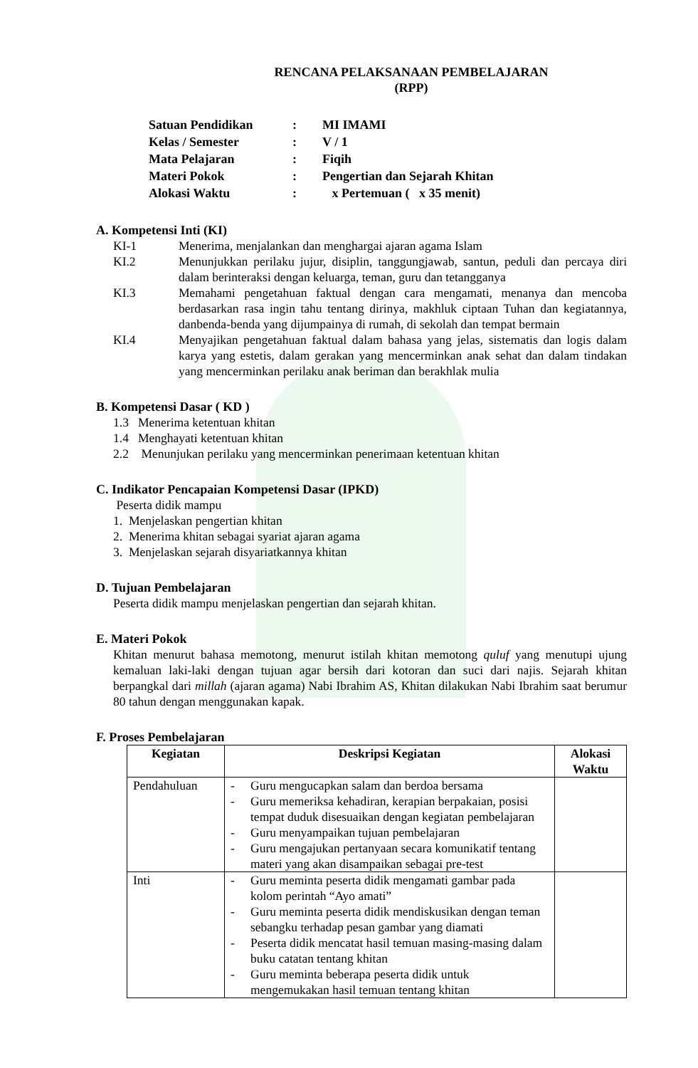RENCANA PELAKSANAAN PEMBELAJARAN
(RPP)
| Satuan Pendidikan | : | MI IMAMI |
| Kelas / Semester | : | V / 1 |
| Mata Pelajaran | : | Fiqih |
| Materi Pokok | : | Pengertian dan Sejarah Khitan |
| Alokasi Waktu | : | x Pertemuan ( x 35 menit) |
A. Kompetensi Inti (KI)
KI-1 Menerima, menjalankan dan menghargai ajaran agama Islam
KI.2 Menunjukkan perilaku jujur, disiplin, tanggungjawab, santun, peduli dan percaya diri dalam berinteraksi dengan keluarga, teman, guru dan tetangganya
KI.3 Memahami pengetahuan faktual dengan cara mengamati, menanya dan mencoba berdasarkan rasa ingin tahu tentang dirinya, makhluk ciptaan Tuhan dan kegiatannya, danbenda-benda yang dijumpainya di rumah, di sekolah dan tempat bermain
KI.4 Menyajikan pengetahuan faktual dalam bahasa yang jelas, sistematis dan logis dalam karya yang estetis, dalam gerakan yang mencerminkan anak sehat dan dalam tindakan yang mencerminkan perilaku anak beriman dan berakhlak mulia
B. Kompetensi Dasar ( KD )
1.3 Menerima ketentuan khitan
1.4 Menghayati ketentuan khitan
2.2 Menunjukan perilaku yang mencerminkan penerimaan ketentuan khitan
C. Indikator Pencapaian Kompetensi Dasar (IPKD)
Peserta didik mampu
1. Menjelaskan pengertian khitan
2. Menerima khitan sebagai syariat ajaran agama
3. Menjelaskan sejarah disyariatkannya khitan
D. Tujuan Pembelajaran
Peserta didik mampu menjelaskan pengertian dan sejarah khitan.
E. Materi Pokok
Khitan menurut bahasa memotong, menurut istilah khitan memotong quluf yang menutupi ujung kemaluan laki-laki dengan tujuan agar bersih dari kotoran dan suci dari najis. Sejarah khitan berpangkal dari millah (ajaran agama) Nabi Ibrahim AS, Khitan dilakukan Nabi Ibrahim saat berumur 80 tahun dengan menggunakan kapak.
F. Proses Pembelajaran
| Kegiatan | Deskripsi Kegiatan | Alokasi Waktu |
| --- | --- | --- |
| Pendahuluan | - Guru mengucapkan salam dan berdoa bersama - Guru memeriksa kehadiran, kerapian berpakaian, posisi tempat duduk disesuaikan dengan kegiatan pembelajaran - Guru menyampaikan tujuan pembelajaran - Guru mengajukan pertanyaan secara komunikatif tentang materi yang akan disampaikan sebagai pre-test | |
| Inti | - Guru meminta peserta didik mengamati gambar pada kolom perintah “Ayo amati” - Guru meminta peserta didik mendiskusikan dengan teman sebangku terhadap pesan gambar yang diamati - Peserta didik mencatat hasil temuan masing-masing dalam buku catatan tentang khitan - Guru meminta beberapa peserta didik untuk mengemukakan hasil temuan tentang khitan | |